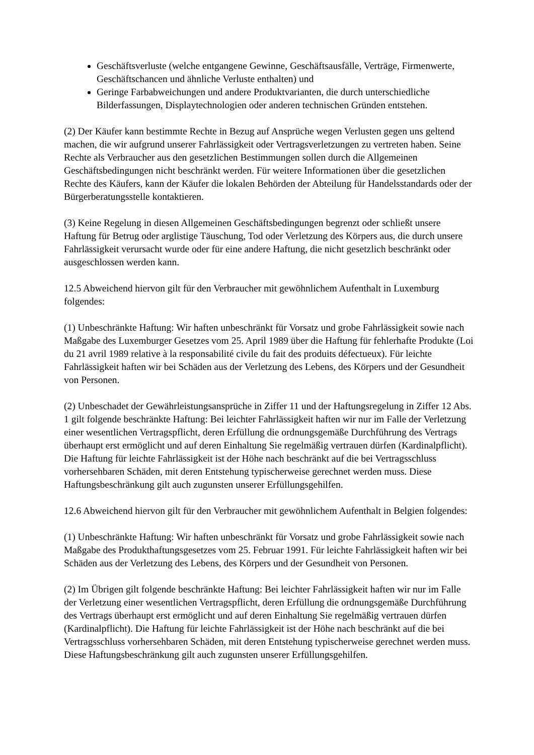Geschäftsverluste (welche entgangene Gewinne, Geschäftsausfälle, Verträge, Firmenwerte, Geschäftschancen und ähnliche Verluste enthalten) und
Geringe Farbabweichungen und andere Produktvarianten, die durch unterschiedliche Bilderfassungen, Displaytechnologien oder anderen technischen Gründen entstehen.
(2) Der Käufer kann bestimmte Rechte in Bezug auf Ansprüche wegen Verlusten gegen uns geltend machen, die wir aufgrund unserer Fahrlässigkeit oder Vertragsverletzungen zu vertreten haben. Seine Rechte als Verbraucher aus den gesetzlichen Bestimmungen sollen durch die Allgemeinen Geschäftsbedingungen nicht beschränkt werden. Für weitere Informationen über die gesetzlichen Rechte des Käufers, kann der Käufer die lokalen Behörden der Abteilung für Handelsstandards oder der Bürgerberatungsstelle kontaktieren.
(3) Keine Regelung in diesen Allgemeinen Geschäftsbedingungen begrenzt oder schließt unsere Haftung für Betrug oder arglistige Täuschung, Tod oder Verletzung des Körpers aus, die durch unsere Fahrlässigkeit verursacht wurde oder für eine andere Haftung, die nicht gesetzlich beschränkt oder ausgeschlossen werden kann.
12.5 Abweichend hiervon gilt für den Verbraucher mit gewöhnlichem Aufenthalt in Luxemburg folgendes:
(1) Unbeschränkte Haftung: Wir haften unbeschränkt für Vorsatz und grobe Fahrlässigkeit sowie nach Maßgabe des Luxemburger Gesetzes vom 25. April 1989 über die Haftung für fehlerhafte Produkte (Loi du 21 avril 1989 relative à la responsabilité civile du fait des produits défectueux). Für leichte Fahrlässigkeit haften wir bei Schäden aus der Verletzung des Lebens, des Körpers und der Gesundheit von Personen.
(2) Unbeschadet der Gewährleistungsansprüche in Ziffer 11 und der Haftungsregelung in Ziffer 12 Abs. 1 gilt folgende beschränkte Haftung: Bei leichter Fahrlässigkeit haften wir nur im Falle der Verletzung einer wesentlichen Vertragspflicht, deren Erfüllung die ordnungsgemäße Durchführung des Vertrags überhaupt erst ermöglicht und auf deren Einhaltung Sie regelmäßig vertrauen dürfen (Kardinalpflicht). Die Haftung für leichte Fahrlässigkeit ist der Höhe nach beschränkt auf die bei Vertragsschluss vorhersehbaren Schäden, mit deren Entstehung typischerweise gerechnet werden muss. Diese Haftungsbeschränkung gilt auch zugunsten unserer Erfüllungsgehilfen.
12.6 Abweichend hiervon gilt für den Verbraucher mit gewöhnlichem Aufenthalt in Belgien folgendes:
(1) Unbeschränkte Haftung: Wir haften unbeschränkt für Vorsatz und grobe Fahrlässigkeit sowie nach Maßgabe des Produkthaftungsgesetzes vom 25. Februar 1991. Für leichte Fahrlässigkeit haften wir bei Schäden aus der Verletzung des Lebens, des Körpers und der Gesundheit von Personen.
(2) Im Übrigen gilt folgende beschränkte Haftung: Bei leichter Fahrlässigkeit haften wir nur im Falle der Verletzung einer wesentlichen Vertragspflicht, deren Erfüllung die ordnungsgemäße Durchführung des Vertrags überhaupt erst ermöglicht und auf deren Einhaltung Sie regelmäßig vertrauen dürfen (Kardinalpflicht). Die Haftung für leichte Fahrlässigkeit ist der Höhe nach beschränkt auf die bei Vertragsschluss vorhersehbaren Schäden, mit deren Entstehung typischerweise gerechnet werden muss. Diese Haftungsbeschränkung gilt auch zugunsten unserer Erfüllungsgehilfen.